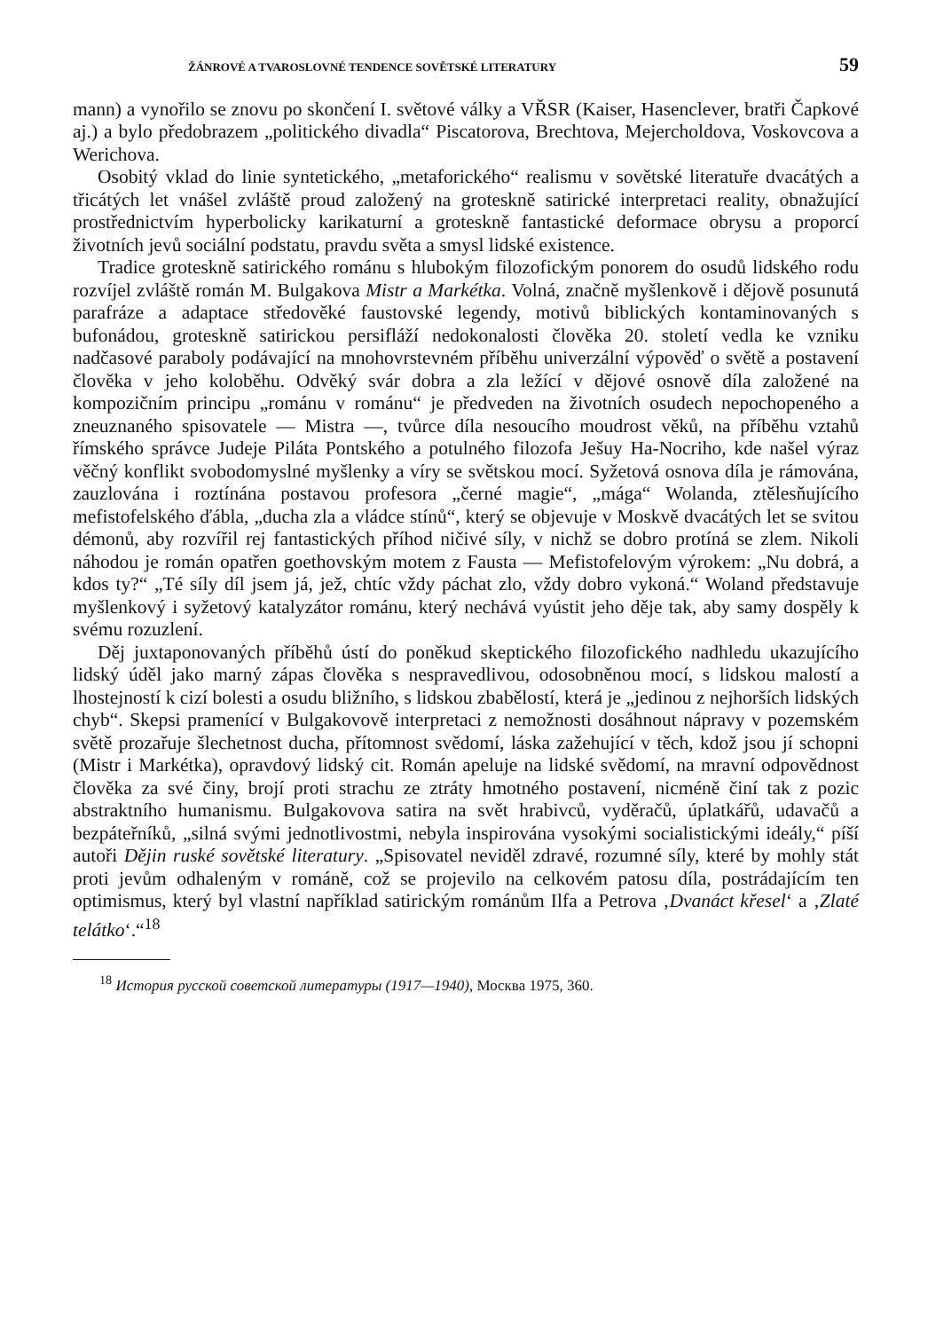ŽÁNROVÉ A TVAROSLOVNÉ TENDENCE SOVĚTSKÉ LITERATURY 59
mann) a vynořilo se znovu po skončení I. světové války a VŘSR (Kaiser, Hasenclever, bratři Čapkové aj.) a bylo předobrazem „politického divadla“ Piscatorova, Brechtova, Mejercholdova, Voskovcova a Werichova.
Osobitý vklad do linie syntetického, „metaforického“ realismu v sovětské literatuře dvacátých a třicátých let vnášel zvláště proud založený na groteskně satirické interpretaci reality, obnažující prostřednictvím hyperbolicky karikaturní a groteskně fantastické deformace obrysu a proporcí životních jevů sociální podstatu, pravdu světa a smysl lidské existence.
Tradice groteskně satirického románu s hlubokým filozofickým ponorem do osudů lidského rodu rozvíjel zvláště román M. Bulgakova Mistr a Markétka. Volná, značně myšlenkově i dějově posunutá parafráze a adaptace středověké faustovské legendy, motivů biblických kontaminovaných s bufonádou, groteskně satirickou persifláží nedokonalosti člověka 20. století vedla ke vzniku nadčasové paraboly podávající na mnohovrstevném příběhu univerzální výpověď o světě a postavení člověka v jeho koloběhu. Odvěký svár dobra a zla ležící v dějové osnově díla založené na kompozičním principu „románu v románu“ je předveden na životních osudech nepochopeného a zneuznaného spisovatele — Mistra —, tvůrce díla nesoucího moudrost věků, na příběhu vztahů římského správce Judeje Piláta Pontského a potulného filozofa Ješuy Ha-Nocriho, kde našel výraz věčný konflikt svobodomyslné myšlenky a víry se světskou mocí. Syžetová osnova díla je rámována, zauzlována i roztínána postavou profesora „černé magie“, „mága“ Wolanda, ztělesňujícího mefistofelského ďábla, „ducha zla a vládce stínů“, který se objevuje v Moskvě dvacátých let se svitou démonů, aby rozvířil rej fantastických příhod ničivé síly, v nichž se dobro protíná se zlem. Nikoli náhodou je román opatřen goethovským motem z Fausta — Mefistofelovým výrokem: „Nu dobrá, a kdos ty?“ „Té síly díl jsem já, jež, chtíc vždy páchat zlo, vždy dobro vykoná.“ Woland představuje myšlenkový i syžetový katalyzátor románu, který nechává vyústit jeho děje tak, aby samy dospěly k svému rozuzlení.
Děj juxtaponovaných příběhů ústí do poněkud skeptického filozofického nadhledu ukazujícího lidský úděl jako marný zápas člověka s nespravedlivou, odosobněnou mocí, s lidskou malostí a lhostejností k cizí bolesti a osudu bližního, s lidskou zbabělostí, která je „jedinou z nejhorších lidských chyb“. Skepsi pramenící v Bulgakovově interpretaci z nemožnosti dosáhnout nápravy v pozemském světě prozařuje šlechetnost ducha, přítomnost svědomí, láska zažehující v těch, kdož jsou jí schopni (Mistr i Markétka), opravdový lidský cit. Román apeluje na lidské svědomí, na mravní odpovědnost člověka za své činy, brojí proti strachu ze ztráty hmotného postavení, nicméně činí tak z pozic abstraktního humanismu. Bulgakovova satira na svět hrabivců, vyděračů, úplatkářů, udavačů a bezpáteřníků, „silná svými jednotlivostmi, nebyla inspirována vysokými socialistickými ideály,“ píší autoři Dějin ruské sovětské literatury. „Spisovatel neviděl zdravé, rozumné síly, které by mohly stát proti jevům odhaleným v románě, což se projevilo na celkovém patosu díla, postrádajícím ten optimismus, který byl vlastní například satirickým románům Ilfa a Petrova ‚Dvanáct křesel‘ a ‚Zlaté telátko‘.“<sup>18</sup>
<sup>18</sup> История русской советской литературы (1917—1940), Москва 1975, 360.